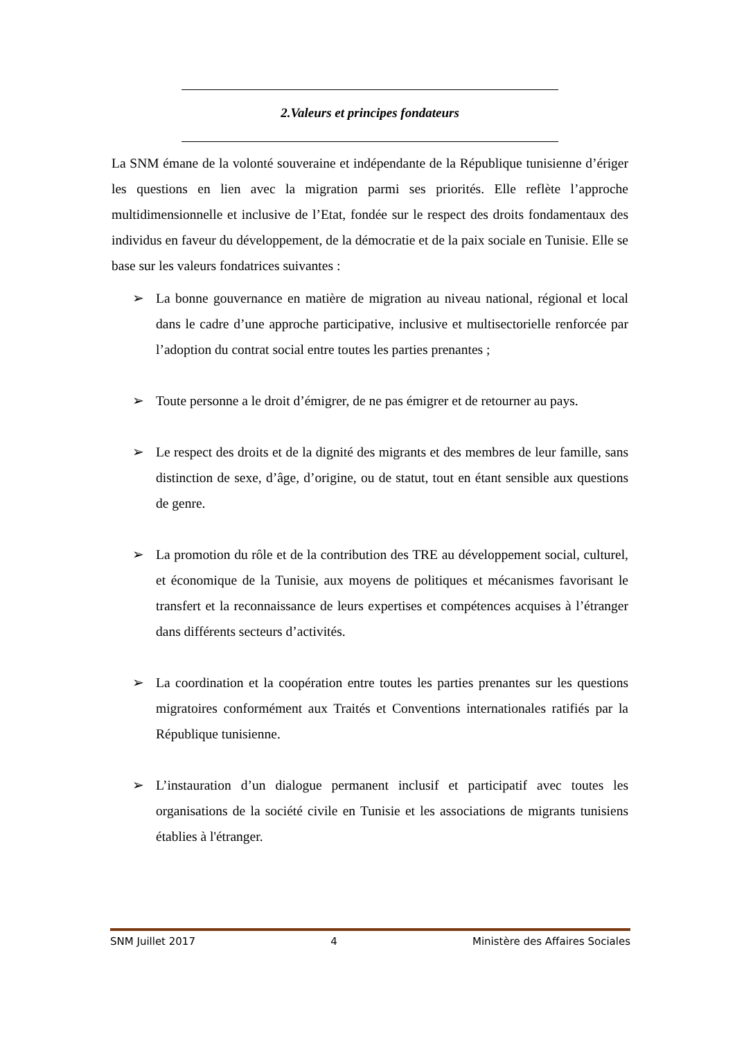2.Valeurs et principes fondateurs
La SNM émane de la volonté souveraine et indépendante de la République tunisienne d’ériger les questions en lien avec la migration parmi ses priorités. Elle reflète l’approche multidimensionnelle et inclusive de l’Etat, fondée sur le respect des droits fondamentaux des individus en faveur du développement, de la démocratie et de la paix sociale en Tunisie. Elle se base sur les valeurs fondatrices suivantes :
➢ La bonne gouvernance en matière de migration au niveau national, régional et local dans le cadre d’une approche participative, inclusive et multisectorielle renforcée par l’adoption du contrat social entre toutes les parties prenantes ;
➢ Toute personne a le droit d’émigrer, de ne pas émigrer et de retourner au pays.
➢ Le respect des droits et de la dignité des migrants et des membres de leur famille, sans distinction de sexe, d’âge, d’origine, ou de statut, tout en étant sensible aux questions de genre.
➢ La promotion du rôle et de la contribution des TRE au développement social, culturel, et économique de la Tunisie, aux moyens de politiques et mécanismes favorisant le transfert et la reconnaissance de leurs expertises et compétences acquises à l’étranger dans différents secteurs d’activités.
➢ La coordination et la coopération entre toutes les parties prenantes sur les questions migratoires conformément aux Traités et Conventions internationales ratifiés par la République tunisienne.
➢ L’instauration d’un dialogue permanent inclusif et participatif avec toutes les organisations de la société civile en Tunisie et les associations de migrants tunisiens établies à l'étranger.
SNM Juillet 2017 4 Ministère des Affaires Sociales